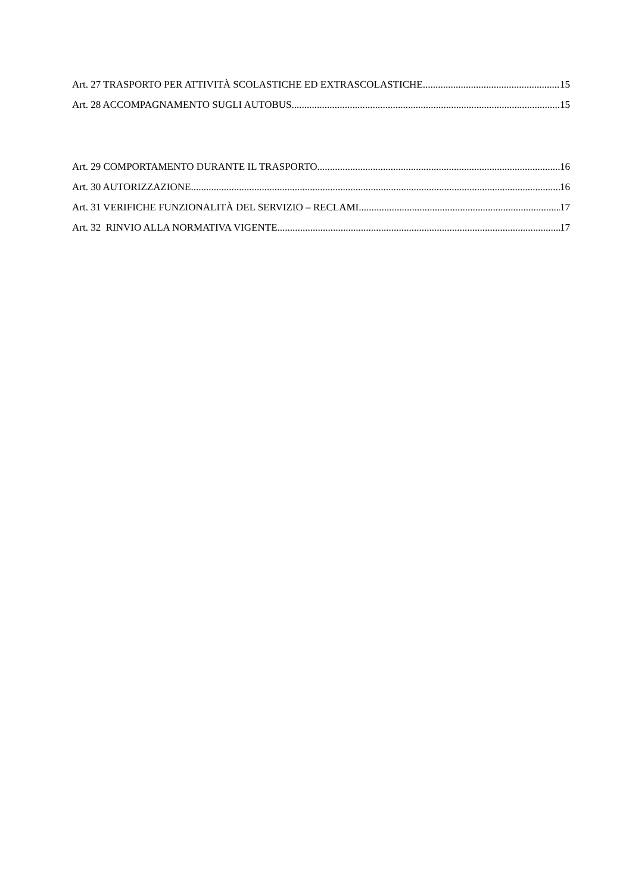Art. 27 TRASPORTO PER ATTIVITÀ SCOLASTICHE ED EXTRASCOLASTICHE 15
Art. 28 ACCOMPAGNAMENTO SUGLI AUTOBUS 15
Art. 29 COMPORTAMENTO DURANTE IL TRASPORTO 16
Art. 30 AUTORIZZAZIONE 16
Art. 31 VERIFICHE FUNZIONALITÀ DEL SERVIZIO – RECLAMI 17
Art. 32 RINVIO ALLA NORMATIVA VIGENTE 17